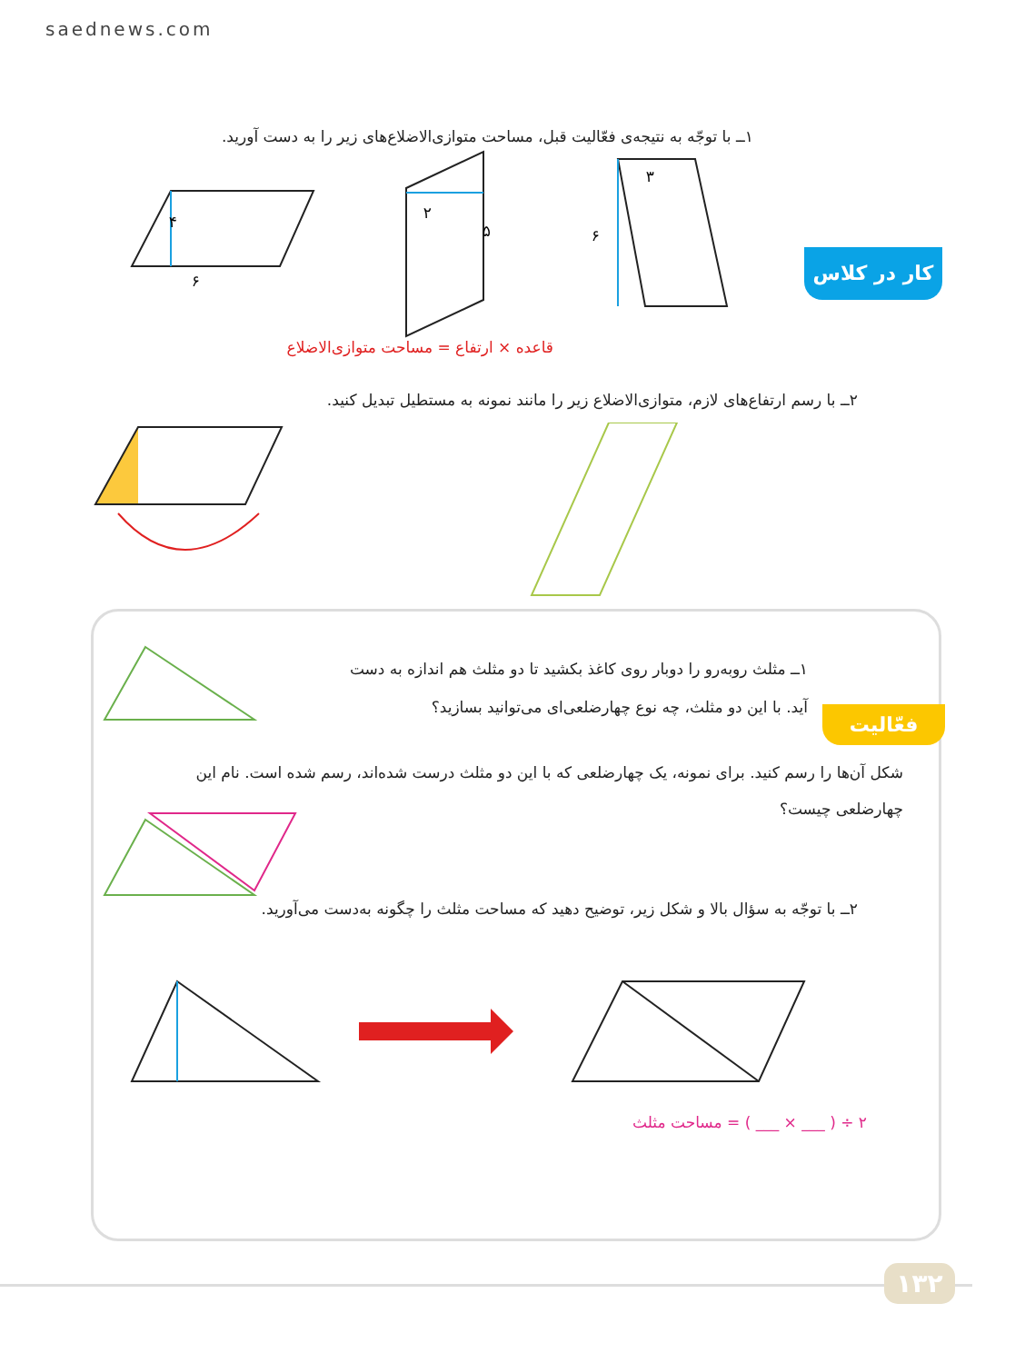saednews.com
کار در کلاس
۱ــ با توجّه به نتیجه‌ی فعّالیت قبل، مساحت متوازی‌الاضلاع‌های زیر را به دست آورید.
۴
۶
۲
۵
۶
۳
قاعده × ارتفاع = مساحت متوازی‌الاضلاع
۲ــ با رسم ارتفاع‌های لازم، متوازی‌الاضلاع زیر را مانند نمونه به مستطیل تبدیل کنید.
فعّالیت
۱ــ مثلث روبه‌رو را دوبار روی کاغذ بکشید تا دو مثلث هم اندازه به دست آید. با این دو مثلث، چه نوع چهارضلعی‌ای می‌توانید بسازید؟
شکل آن‌ها را رسم کنید. برای نمونه، یک چهارضلعی که با این دو مثلث درست شده‌اند، رسم شده است. نام این چهارضلعی چیست؟
۲ــ با توجّه به سؤال بالا و شکل زیر، توضیح دهید که مساحت مثلث را چگونه به‌دست می‌آورید.
۲ ÷ ( ___ × ___ ) = مساحت مثلث
۱۳۲